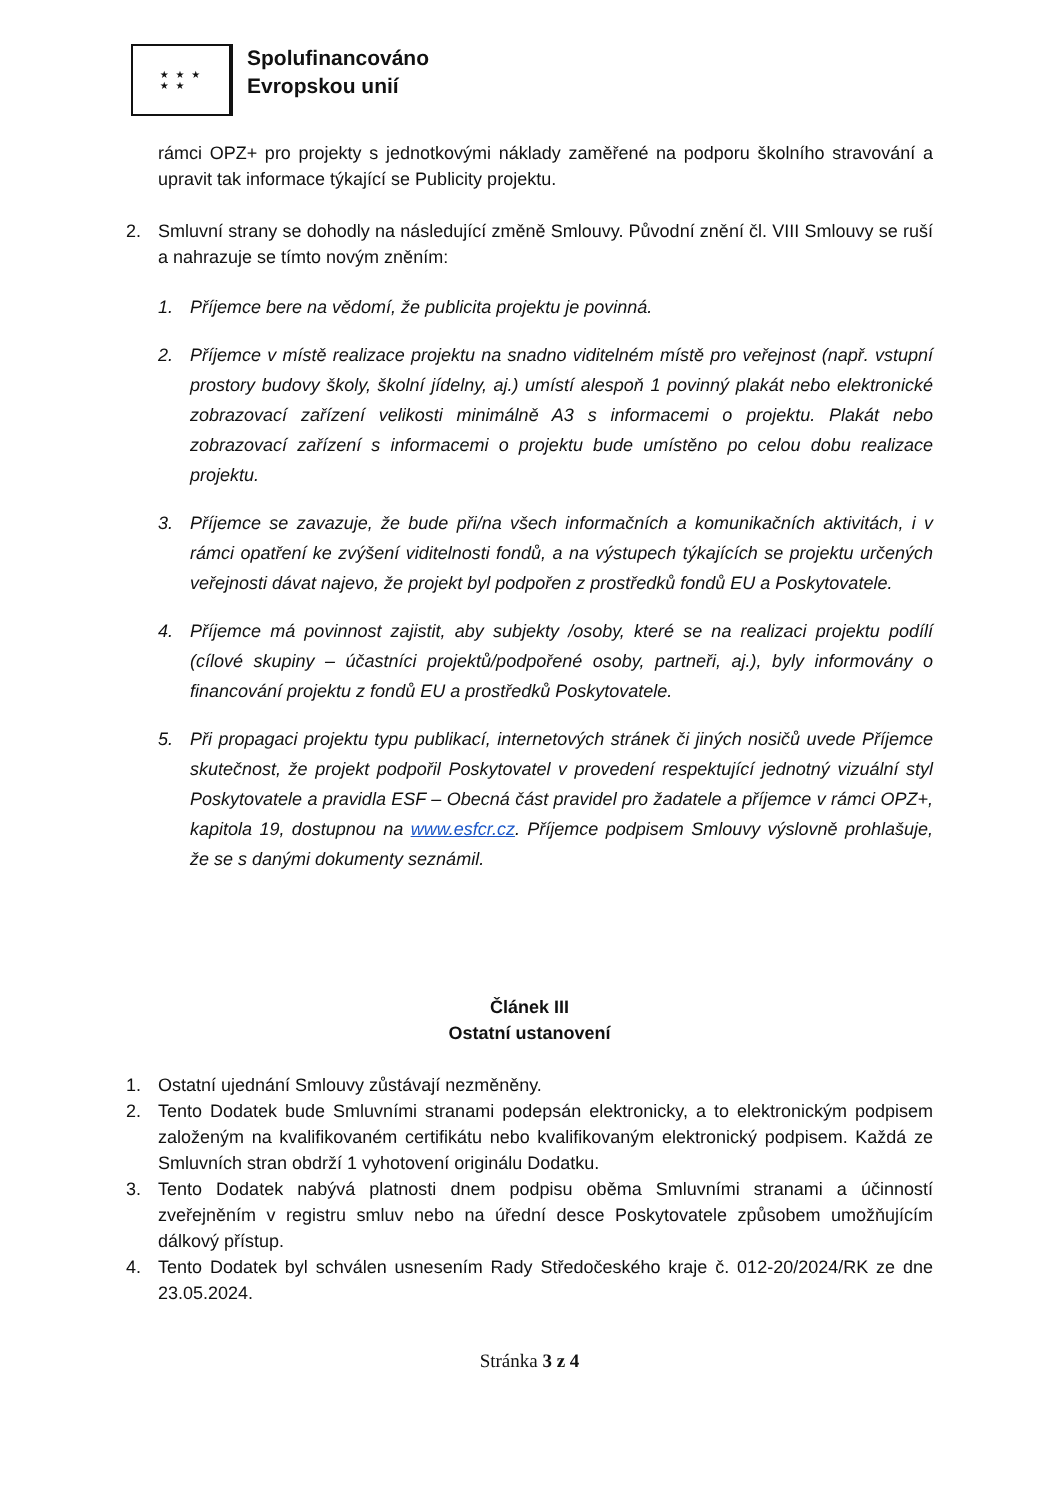★ ★ ★
★ ★
Spolufinancováno
Evropskou unií
rámci OPZ+ pro projekty s jednotkovými náklady zaměřené na podporu školního stravování a upravit tak informace týkající se Publicity projektu.
2. Smluvní strany se dohodly na následující změně Smlouvy. Původní znění čl. VIII Smlouvy se ruší a nahrazuje se tímto novým zněním:
1. Příjemce bere na vědomí, že publicita projektu je povinná.
2. Příjemce v místě realizace projektu na snadno viditelném místě pro veřejnost (např. vstupní prostory budovy školy, školní jídelny, aj.) umístí alespoň 1 povinný plakát nebo elektronické zobrazovací zařízení velikosti minimálně A3 s informacemi o projektu. Plakát nebo zobrazovací zařízení s informacemi o projektu bude umístěno po celou dobu realizace projektu.
3. Příjemce se zavazuje, že bude při/na všech informačních a komunikačních aktivitách, i v rámci opatření ke zvýšení viditelnosti fondů, a na výstupech týkajících se projektu určených veřejnosti dávat najevo, že projekt byl podpořen z prostředků fondů EU a Poskytovatele.
4. Příjemce má povinnost zajistit, aby subjekty /osoby, které se na realizaci projektu podílí (cílové skupiny – účastníci projektů/podpořené osoby, partneři, aj.), byly informovány o financování projektu z fondů EU a prostředků Poskytovatele.
5. Při propagaci projektu typu publikací, internetových stránek či jiných nosičů uvede Příjemce skutečnost, že projekt podpořil Poskytovatel v provedení respektující jednotný vizuální styl Poskytovatele a pravidla ESF – Obecná část pravidel pro žadatele a příjemce v rámci OPZ+, kapitola 19, dostupnou na www.esfcr.cz. Příjemce podpisem Smlouvy výslovně prohlašuje, že se s danými dokumenty seznámil.
Článek III
Ostatní ustanovení
1. Ostatní ujednání Smlouvy zůstávají nezměněny.
2. Tento Dodatek bude Smluvními stranami podepsán elektronicky, a to elektronickým podpisem založeným na kvalifikovaném certifikátu nebo kvalifikovaným elektronický podpisem. Každá ze Smluvních stran obdrží 1 vyhotovení originálu Dodatku.
3. Tento Dodatek nabývá platnosti dnem podpisu oběma Smluvními stranami a účinností zveřejněním v registru smluv nebo na úřední desce Poskytovatele způsobem umožňujícím dálkový přístup.
4. Tento Dodatek byl schválen usnesením Rady Středočeského kraje č. 012-20/2024/RK ze dne 23.05.2024.
Stránka 3 z 4